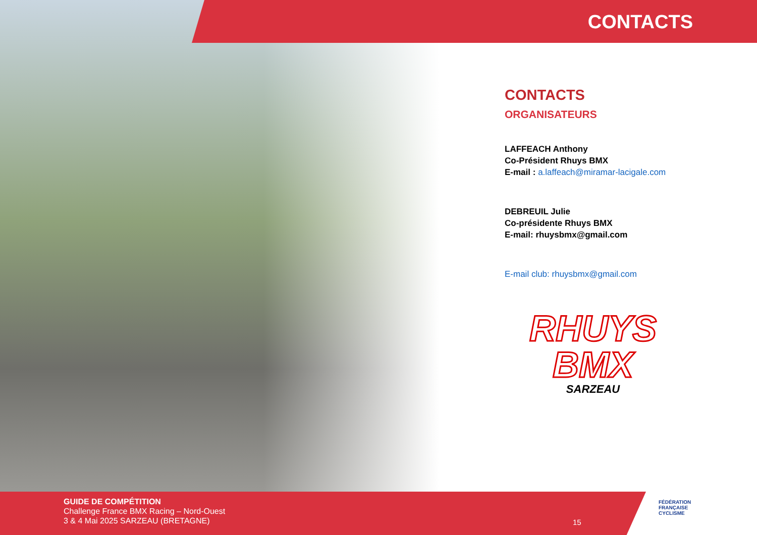CONTACTS
CONTACTS
ORGANISATEURS
LAFFEACH Anthony
Co-Président Rhuys BMX
E-mail : a.laffeach@miramar-lacigale.com
DEBREUIL Julie
Co-présidente Rhuys BMX
E-mail: rhuysbmx@gmail.com
E-mail club: rhuysbmx@gmail.com
RHUYS
BMX
SARZEAU
GUIDE DE COMPÉTITION
Challenge France BMX Racing – Nord-Ouest
3 & 4 Mai 2025 SARZEAU (BRETAGNE)
15
FÉDÉRATION
FRANÇAISE
CYCLISME